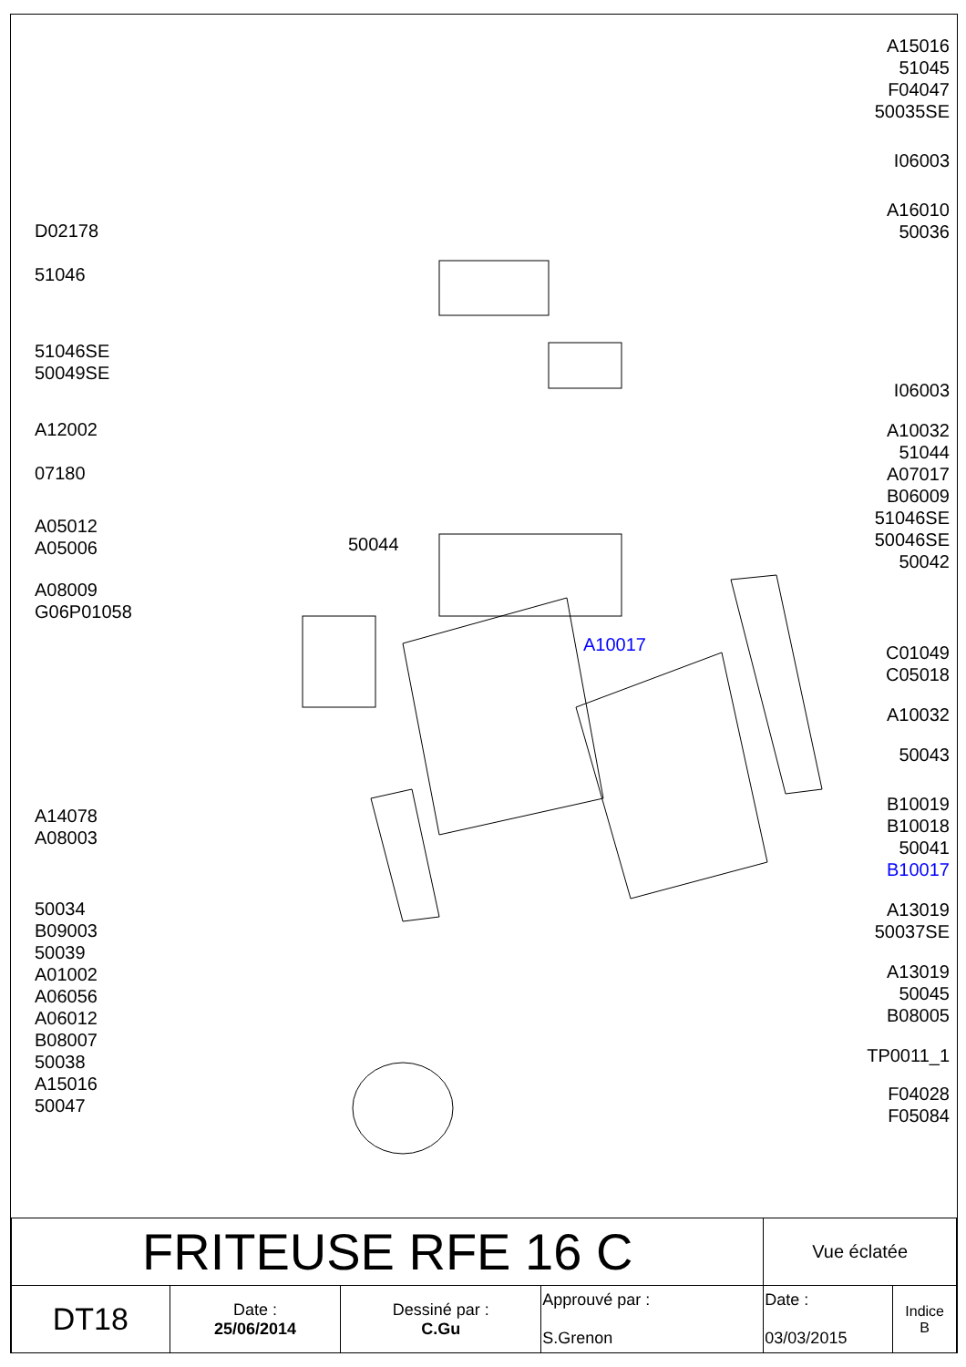D02178
51046
51046SE
50049SE
A12002
07180
A05012
A05006
A08009
G06P01058
A14078
A08003
50034
B09003
50039
A01002
A06056
A06012
B08007
50038
A15016
50047
50044
A10017
A15016
51045
F04047
50035SE
I06003
A16010
50036
I06003
A10032
51044
A07017
B06009
51046SE
50046SE
50042
C01049
C05018
A10032
50043
B10019
B10018
50041
B10017
A13019
50037SE
A13019
50045
B08005
TP0011_1
F04028
F05084
| FRITEUSE RFE 16 C | | | | Vue éclatée | |
| DT18 | Date : 25/06/2014 | Dessiné par : C.Gu | Approuvé par : S.Grenon | Date : 03/03/2015 | Indice B |